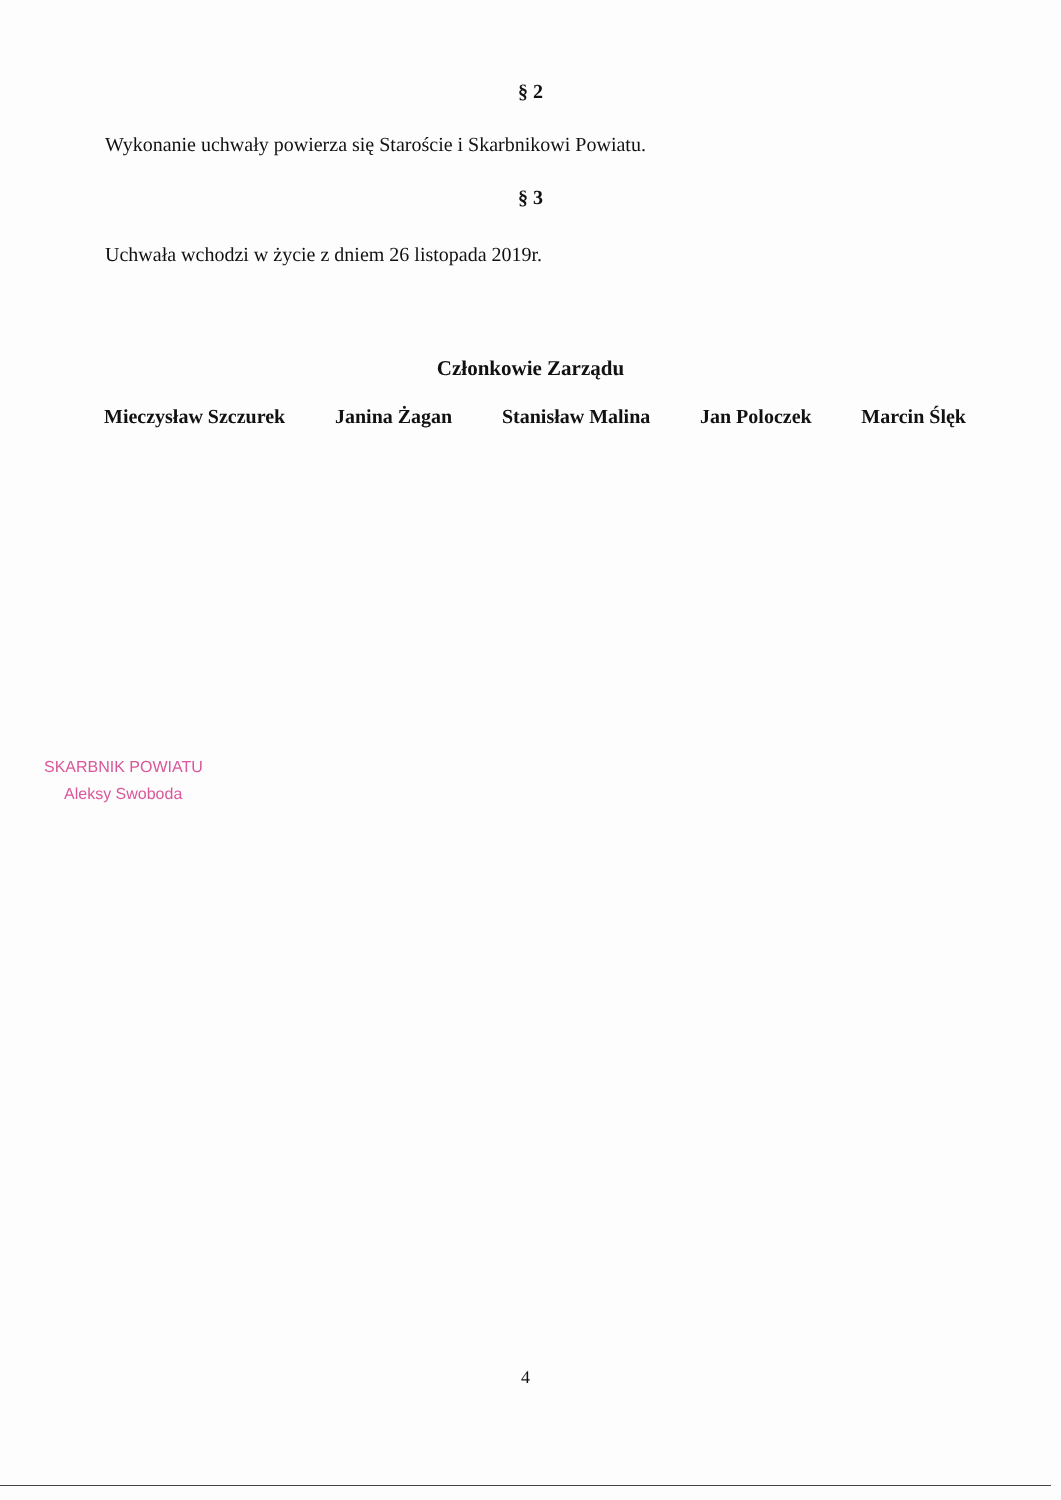§ 2
Wykonanie uchwały powierza się Staroście i Skarbnikowi Powiatu.
§ 3
Uchwała wchodzi w życie z dniem 26 listopada 2019r.
Członkowie Zarządu
Mieczysław Szczurek Janina Żagan Stanisław Malina Jan Poloczek Marcin Ślęk
SKARBNIK POWIATU
Aleksy Swoboda
4